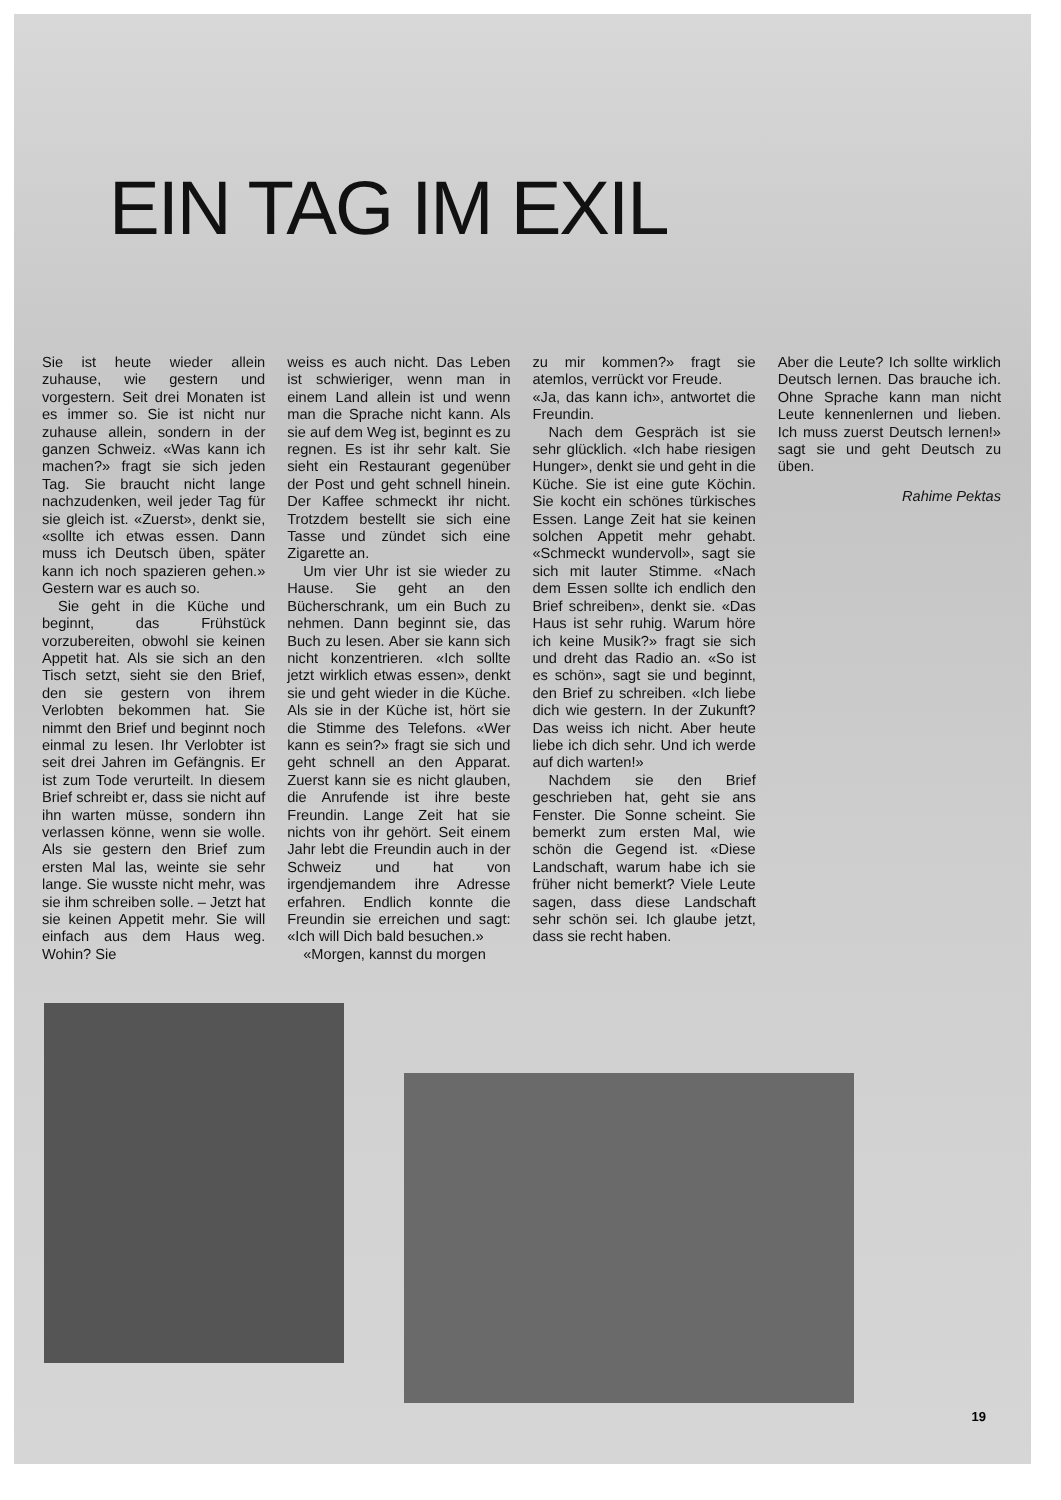EIN TAG IM EXIL
Sie ist heute wieder allein zuhause, wie gestern und vorgestern. Seit drei Monaten ist es immer so. Sie ist nicht nur zuhause allein, sondern in der ganzen Schweiz. «Was kann ich machen?» fragt sie sich jeden Tag. Sie braucht nicht lange nachzudenken, weil jeder Tag für sie gleich ist. «Zuerst», denkt sie, «sollte ich etwas essen. Dann muss ich Deutsch üben, später kann ich noch spazieren gehen.» Gestern war es auch so.
Sie geht in die Küche und beginnt, das Frühstück vorzubereiten, obwohl sie keinen Appetit hat. Als sie sich an den Tisch setzt, sieht sie den Brief, den sie gestern von ihrem Verlobten bekommen hat. Sie nimmt den Brief und beginnt noch einmal zu lesen. Ihr Verlobter ist seit drei Jahren im Gefängnis. Er ist zum Tode verurteilt. In diesem Brief schreibt er, dass sie nicht auf ihn warten müsse, sondern ihn verlassen könne, wenn sie wolle. Als sie gestern den Brief zum ersten Mal las, weinte sie sehr lange. Sie wusste nicht mehr, was sie ihm schreiben solle. – Jetzt hat sie keinen Appetit mehr. Sie will einfach aus dem Haus weg. Wohin? Sie
weiss es auch nicht. Das Leben ist schwieriger, wenn man in einem Land allein ist und wenn man die Sprache nicht kann. Als sie auf dem Weg ist, beginnt es zu regnen. Es ist ihr sehr kalt. Sie sieht ein Restaurant gegenüber der Post und geht schnell hinein. Der Kaffee schmeckt ihr nicht. Trotzdem bestellt sie sich eine Tasse und zündet sich eine Zigarette an.
Um vier Uhr ist sie wieder zu Hause. Sie geht an den Bücherschrank, um ein Buch zu nehmen. Dann beginnt sie, das Buch zu lesen. Aber sie kann sich nicht konzentrieren. «Ich sollte jetzt wirklich etwas essen», denkt sie und geht wieder in die Küche. Als sie in der Küche ist, hört sie die Stimme des Telefons. «Wer kann es sein?» fragt sie sich und geht schnell an den Apparat. Zuerst kann sie es nicht glauben, die Anrufende ist ihre beste Freundin. Lange Zeit hat sie nichts von ihr gehört. Seit einem Jahr lebt die Freundin auch in der Schweiz und hat von irgendjemandem ihre Adresse erfahren. Endlich konnte die Freundin sie erreichen und sagt: «Ich will Dich bald besuchen.»
«Morgen, kannst du morgen
zu mir kommen?» fragt sie atemlos, verrückt vor Freude.
«Ja, das kann ich», antwortet die Freundin.
Nach dem Gespräch ist sie sehr glücklich. «Ich habe riesigen Hunger», denkt sie und geht in die Küche. Sie ist eine gute Köchin. Sie kocht ein schönes türkisches Essen. Lange Zeit hat sie keinen solchen Appetit mehr gehabt. «Schmeckt wundervoll», sagt sie sich mit lauter Stimme. «Nach dem Essen sollte ich endlich den Brief schreiben», denkt sie. «Das Haus ist sehr ruhig. Warum höre ich keine Musik?» fragt sie sich und dreht das Radio an. «So ist es schön», sagt sie und beginnt, den Brief zu schreiben. «Ich liebe dich wie gestern. In der Zukunft? Das weiss ich nicht. Aber heute liebe ich dich sehr. Und ich werde auf dich warten!»
Nachdem sie den Brief geschrieben hat, geht sie ans Fenster. Die Sonne scheint. Sie bemerkt zum ersten Mal, wie schön die Gegend ist. «Diese Landschaft, warum habe ich sie früher nicht bemerkt? Viele Leute sagen, dass diese Landschaft sehr schön sei. Ich glaube jetzt, dass sie recht haben.
Aber die Leute? Ich sollte wirklich Deutsch lernen. Das brauche ich. Ohne Sprache kann man nicht Leute kennenlernen und lieben. Ich muss zuerst Deutsch lernen!» sagt sie und geht Deutsch zu üben.
Rahime Pektas
19